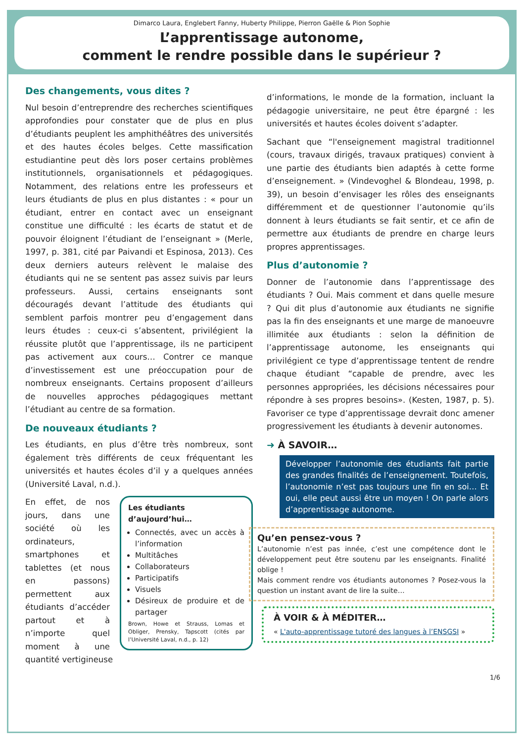Dimarco Laura, Englebert Fanny, Huberty Philippe, Pierron Gaëlle & Pion Sophie
L’apprentissage autonome,
comment le rendre possible dans le supérieur ?
Des changements, vous dites ?
Nul besoin d’entreprendre des recherches scientifiques approfondies pour constater que de plus en plus d’étudiants peuplent les amphithéâtres des universités et des hautes écoles belges. Cette massification estudiantine peut dès lors poser certains problèmes institutionnels, organisationnels et pédagogiques. Notamment, des relations entre les professeurs et leurs étudiants de plus en plus distantes : « pour un étudiant, entrer en contact avec un enseignant constitue une difficulté : les écarts de statut et de pouvoir éloignent l’étudiant de l’enseignant » (Merle, 1997, p. 381, cité par Paivandi et Espinosa, 2013). Ces deux derniers auteurs relèvent le malaise des étudiants qui ne se sentent pas assez suivis par leurs professeurs. Aussi, certains enseignants sont découragés devant l’attitude des étudiants qui semblent parfois montrer peu d’engagement dans leurs études : ceux-ci s’absentent, privilégient la réussite plutôt que l’apprentissage, ils ne participent pas activement aux cours… Contrer ce manque d’investissement est une préoccupation pour de nombreux enseignants. Certains proposent d’ailleurs de nouvelles approches pédagogiques mettant l’étudiant au centre de sa formation.
De nouveaux étudiants ?
Les étudiants, en plus d’être très nombreux, sont également très différents de ceux fréquentant les universités et hautes écoles d’il y a quelques années (Université Laval, n.d.).
Les étudiants
d’aujourd’hui…
Connectés, avec un accès à l’information
Multitâches
Collaborateurs
Participatifs
Visuels
Désireux de produire et de partager
Brown, Howe et Strauss, Lomas et Obliger, Prensky, Tapscott (cités par l’Université Laval, n.d., p. 12)
En effet, de nos jours, dans une société où les ordinateurs, smartphones et tablettes (et nous en passons) permettent aux étudiants d’accéder partout et à n’importe quel moment à une quantité vertigineuse
d’informations, le monde de la formation, incluant la pédagogie universitaire, ne peut être épargné : les universités et hautes écoles doivent s’adapter.
Sachant que “l'enseignement magistral traditionnel (cours, travaux dirigés, travaux pratiques) convient à une partie des étudiants bien adaptés à cette forme d’enseignement. » (Vindevoghel & Blondeau, 1998, p. 39), un besoin d’envisager les rôles des enseignants différemment et de questionner l’autonomie qu’ils donnent à leurs étudiants se fait sentir, et ce afin de permettre aux étudiants de prendre en charge leurs propres apprentissages.
Plus d’autonomie ?
Donner de l’autonomie dans l’apprentissage des étudiants ? Oui. Mais comment et dans quelle mesure ? Qui dit plus d’autonomie aux étudiants ne signifie pas la fin des enseignants et une marge de manoeuvre illimitée aux étudiants : selon la définition de l’apprentissage autonome, les enseignants qui privilégient ce type d’apprentissage tentent de rendre chaque étudiant “capable de prendre, avec les personnes appropriées, les décisions nécessaires pour répondre à ses propres besoins». (Kesten, 1987, p. 5). Favoriser ce type d’apprentissage devrait donc amener progressivement les étudiants à devenir autonomes.
➜ À SAVOIR…
Développer l’autonomie des étudiants fait partie des grandes finalités de l’enseignement. Toutefois, l’autonomie n’est pas toujours une fin en soi… Et oui, elle peut aussi être un moyen ! On parle alors d’apprentissage autonome.
Qu’en pensez-vous ?
L’autonomie n’est pas innée, c’est une compétence dont le développement peut être soutenu par les enseignants. Finalité oblige !
Mais comment rendre vos étudiants autonomes ? Posez-vous la question un instant avant de lire la suite…
À VOIR & À MÉDITER…
« L'auto-apprentissage tutoré des langues à l’ENSGSI »
1/6